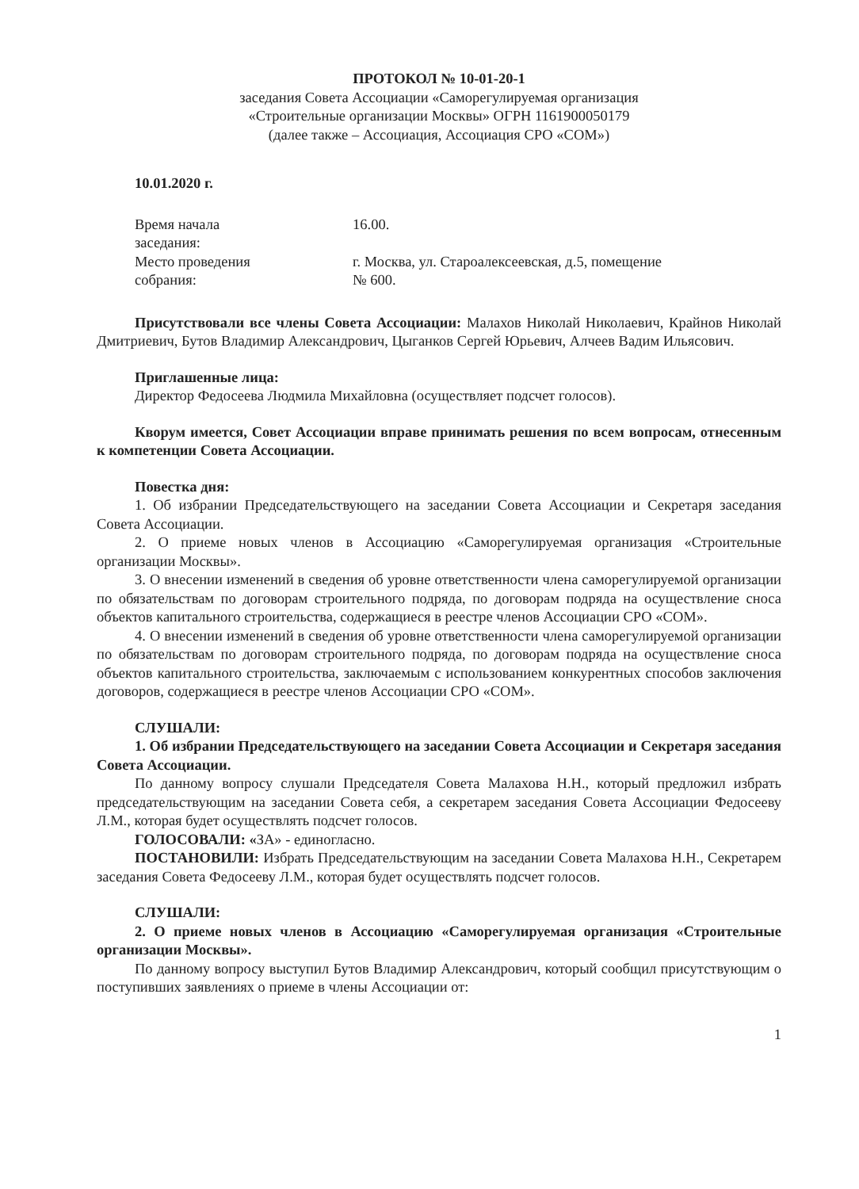ПРОТОКОЛ № 10-01-20-1
заседания Совета Ассоциации «Саморегулируемая организация
«Строительные организации Москвы» ОГРН 1161900050179
(далее также – Ассоциация, Ассоциация СРО «СОМ»)
10.01.2020 г.
Время начала
заседания:
16.00.
Место проведения
собрания:
г. Москва, ул. Староалексеевская, д.5, помещение
№ 600.
Присутствовали все члены Совета Ассоциации: Малахов Николай Николаевич, Крайнов Николай Дмитриевич, Бутов Владимир Александрович, Цыганков Сергей Юрьевич, Алчеев Вадим Ильясович.
Приглашенные лица:
Директор Федосеева Людмила Михайловна (осуществляет подсчет голосов).
Кворум имеется, Совет Ассоциации вправе принимать решения по всем вопросам, отнесенным к компетенции Совета Ассоциации.
Повестка дня:
1. Об избрании Председательствующего на заседании Совета Ассоциации и Секретаря заседания Совета Ассоциации.
2. О приеме новых членов в Ассоциацию «Саморегулируемая организация «Строительные организации Москвы».
3. О внесении изменений в сведения об уровне ответственности члена саморегулируемой организации по обязательствам по договорам строительного подряда, по договорам подряда на осуществление сноса объектов капитального строительства, содержащиеся в реестре членов Ассоциации СРО «СОМ».
4. О внесении изменений в сведения об уровне ответственности члена саморегулируемой организации по обязательствам по договорам строительного подряда, по договорам подряда на осуществление сноса объектов капитального строительства, заключаемым с использованием конкурентных способов заключения договоров, содержащиеся в реестре членов Ассоциации СРО «СОМ».
СЛУШАЛИ:
1. Об избрании Председательствующего на заседании Совета Ассоциации и Секретаря заседания Совета Ассоциации.
По данному вопросу слушали Председателя Совета Малахова Н.Н., который предложил избрать председательствующим на заседании Совета себя, а секретарем заседания Совета Ассоциации Федосееву Л.М., которая будет осуществлять подсчет голосов.
ГОЛОСОВАЛИ: «ЗА» - единогласно.
ПОСТАНОВИЛИ: Избрать Председательствующим на заседании Совета Малахова Н.Н., Секретарем заседания Совета Федосееву Л.М., которая будет осуществлять подсчет голосов.
СЛУШАЛИ:
2. О приеме новых членов в Ассоциацию «Саморегулируемая организация «Строительные организации Москвы».
По данному вопросу выступил Бутов Владимир Александрович, который сообщил присутствующим о поступивших заявлениях о приеме в члены Ассоциации от:
1